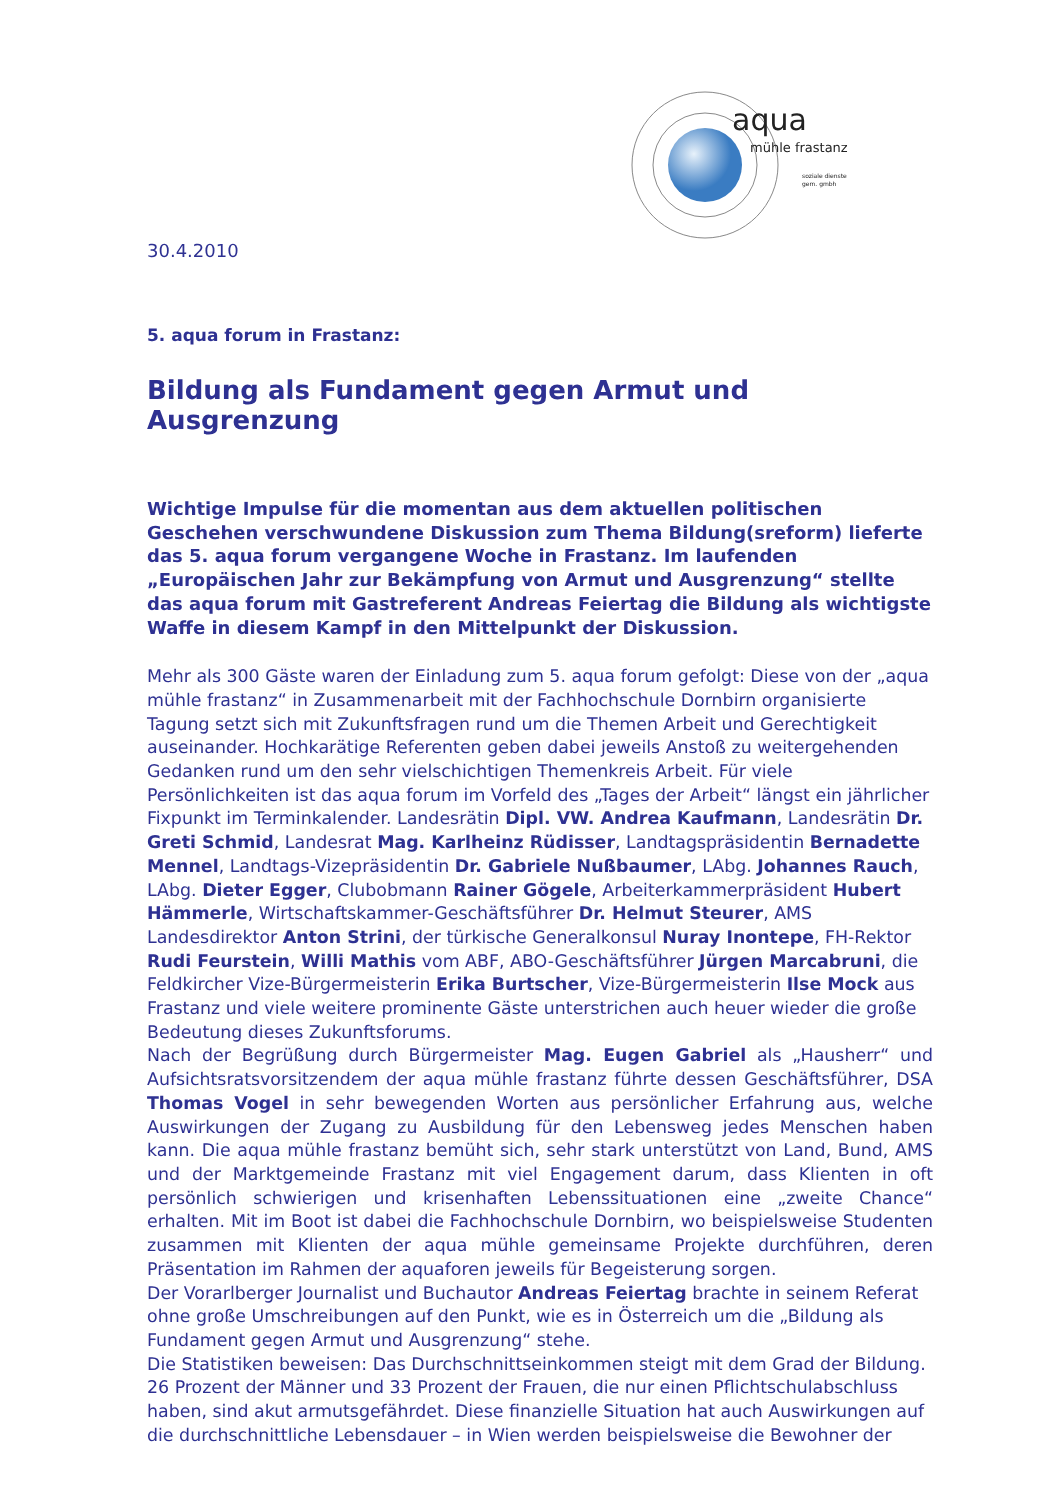aqua
mühle frastanz
soziale dienste
gem. gmbh
30.4.2010
5. aqua forum in Frastanz:
Bildung als Fundament gegen Armut und Ausgrenzung
Wichtige Impulse für die momentan aus dem aktuellen politischen Geschehen verschwundene Diskussion zum Thema Bildung(sreform) lieferte das 5. aqua forum vergangene Woche in Frastanz. Im laufenden „Europäischen Jahr zur Bekämpfung von Armut und Ausgrenzung“ stellte das aqua forum mit Gastreferent Andreas Feiertag die Bildung als wichtigste Waffe in diesem Kampf in den Mittelpunkt der Diskussion.
Mehr als 300 Gäste waren der Einladung zum 5. aqua forum gefolgt: Diese von der „aqua mühle frastanz“ in Zusammenarbeit mit der Fachhochschule Dornbirn organisierte Tagung setzt sich mit Zukunftsfragen rund um die Themen Arbeit und Gerechtigkeit auseinander. Hochkarätige Referenten geben dabei jeweils Anstoß zu weitergehenden Gedanken rund um den sehr vielschichtigen Themenkreis Arbeit. Für viele Persönlichkeiten ist das aqua forum im Vorfeld des „Tages der Arbeit“ längst ein jährlicher Fixpunkt im Terminkalender. Landesrätin Dipl. VW. Andrea Kaufmann, Landesrätin Dr. Greti Schmid, Landesrat Mag. Karlheinz Rüdisser, Landtagspräsidentin Bernadette Mennel, Landtags-Vizepräsidentin Dr. Gabriele Nußbaumer, LAbg. Johannes Rauch, LAbg. Dieter Egger, Clubobmann Rainer Gögele, Arbeiterkammerpräsident Hubert Hämmerle, Wirtschaftskammer-Geschäftsführer Dr. Helmut Steurer, AMS Landesdirektor Anton Strini, der türkische Generalkonsul Nuray Inontepe, FH-Rektor Rudi Feurstein, Willi Mathis vom ABF, ABO-Geschäftsführer Jürgen Marcabruni, die Feldkircher Vize-Bürgermeisterin Erika Burtscher, Vize-Bürgermeisterin Ilse Mock aus Frastanz und viele weitere prominente Gäste unterstrichen auch heuer wieder die große Bedeutung dieses Zukunftsforums.
Nach der Begrüßung durch Bürgermeister Mag. Eugen Gabriel als „Hausherr“ und Aufsichtsratsvorsitzendem der aqua mühle frastanz führte dessen Geschäftsführer, DSA Thomas Vogel in sehr bewegenden Worten aus persönlicher Erfahrung aus, welche Auswirkungen der Zugang zu Ausbildung für den Lebensweg jedes Menschen haben kann. Die aqua mühle frastanz bemüht sich, sehr stark unterstützt von Land, Bund, AMS und der Marktgemeinde Frastanz mit viel Engagement darum, dass Klienten in oft persönlich schwierigen und krisenhaften Lebenssituationen eine „zweite Chance“ erhalten. Mit im Boot ist dabei die Fachhochschule Dornbirn, wo beispielsweise Studenten zusammen mit Klienten der aqua mühle gemeinsame Projekte durchführen, deren Präsentation im Rahmen der aquaforen jeweils für Begeisterung sorgen.
Der Vorarlberger Journalist und Buchautor Andreas Feiertag brachte in seinem Referat ohne große Umschreibungen auf den Punkt, wie es in Österreich um die „Bildung als Fundament gegen Armut und Ausgrenzung“ stehe.
Die Statistiken beweisen: Das Durchschnittseinkommen steigt mit dem Grad der Bildung. 26 Prozent der Männer und 33 Prozent der Frauen, die nur einen Pflichtschulabschluss haben, sind akut armutsgefährdet. Diese finanzielle Situation hat auch Auswirkungen auf die durchschnittliche Lebensdauer – in Wien werden beispielsweise die Bewohner der